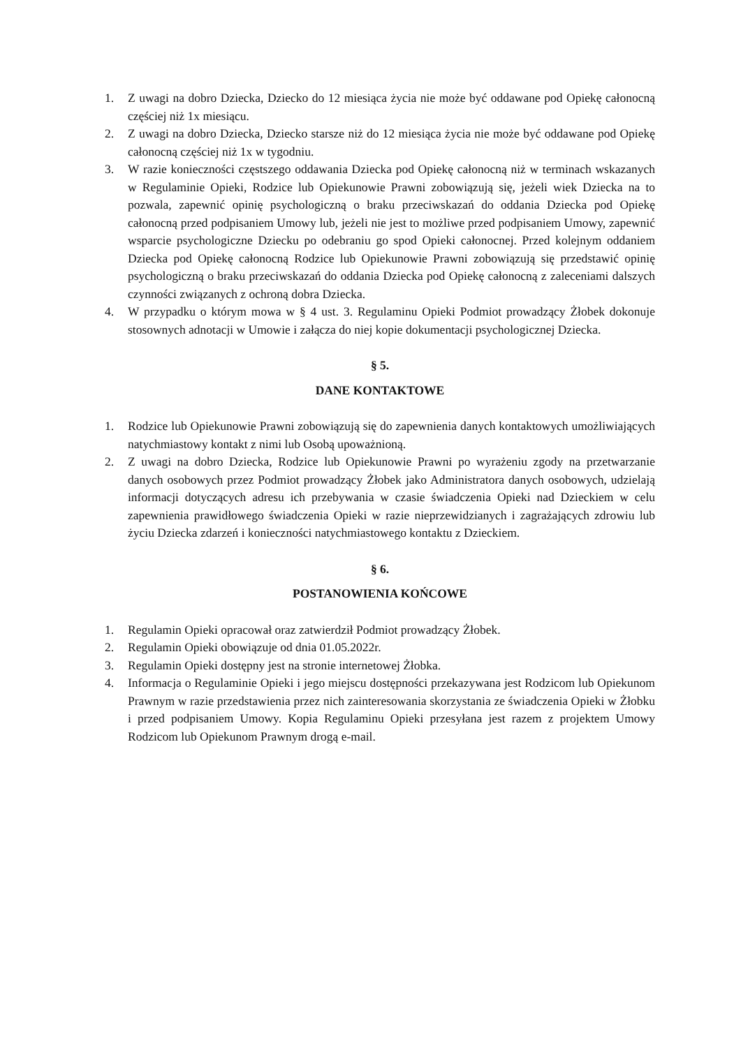1. Z uwagi na dobro Dziecka, Dziecko do 12 miesiąca życia nie może być oddawane pod Opiekę całonocną częściej niż 1x miesiącu.
2. Z uwagi na dobro Dziecka, Dziecko starsze niż do 12 miesiąca życia nie może być oddawane pod Opiekę całonocną częściej niż 1x w tygodniu.
3. W razie konieczności częstszego oddawania Dziecka pod Opiekę całonocną niż w terminach wskazanych w Regulaminie Opieki, Rodzice lub Opiekunowie Prawni zobowiązują się, jeżeli wiek Dziecka na to pozwala, zapewnić opinię psychologiczną o braku przeciwskazań do oddania Dziecka pod Opiekę całonocną przed podpisaniem Umowy lub, jeżeli nie jest to możliwe przed podpisaniem Umowy, zapewnić wsparcie psychologiczne Dziecku po odebraniu go spod Opieki całonocnej. Przed kolejnym oddaniem Dziecka pod Opiekę całonocną Rodzice lub Opiekunowie Prawni zobowiązują się przedstawić opinię psychologiczną o braku przeciwskazań do oddania Dziecka pod Opiekę całonocną z zaleceniami dalszych czynności związanych z ochroną dobra Dziecka.
4. W przypadku o którym mowa w § 4 ust. 3. Regulaminu Opieki Podmiot prowadzący Żłobek dokonuje stosownych adnotacji w Umowie i załącza do niej kopie dokumentacji psychologicznej Dziecka.
§ 5.
DANE KONTAKTOWE
1. Rodzice lub Opiekunowie Prawni zobowiązują się do zapewnienia danych kontaktowych umożliwiających natychmiastowy kontakt z nimi lub Osobą upoważnioną.
2. Z uwagi na dobro Dziecka, Rodzice lub Opiekunowie Prawni po wyrażeniu zgody na przetwarzanie danych osobowych przez Podmiot prowadzący Żłobek jako Administratora danych osobowych, udzielają informacji dotyczących adresu ich przebywania w czasie świadczenia Opieki nad Dzieckiem w celu zapewnienia prawidłowego świadczenia Opieki w razie nieprzewidzianych i zagrażających zdrowiu lub życiu Dziecka zdarzeń i konieczności natychmiastowego kontaktu z Dzieckiem.
§ 6.
POSTANOWIENIA KOŃCOWE
1. Regulamin Opieki opracował oraz zatwierdził Podmiot prowadzący Żłobek.
2. Regulamin Opieki obowiązuje od dnia 01.05.2022r.
3. Regulamin Opieki dostępny jest na stronie internetowej Żłobka.
4. Informacja o Regulaminie Opieki i jego miejscu dostępności przekazywana jest Rodzicom lub Opiekunom Prawnym w razie przedstawienia przez nich zainteresowania skorzystania ze świadczenia Opieki w Żłobku i przed podpisaniem Umowy. Kopia Regulaminu Opieki przesyłana jest razem z projektem Umowy Rodzicom lub Opiekunom Prawnym drogą e-mail.